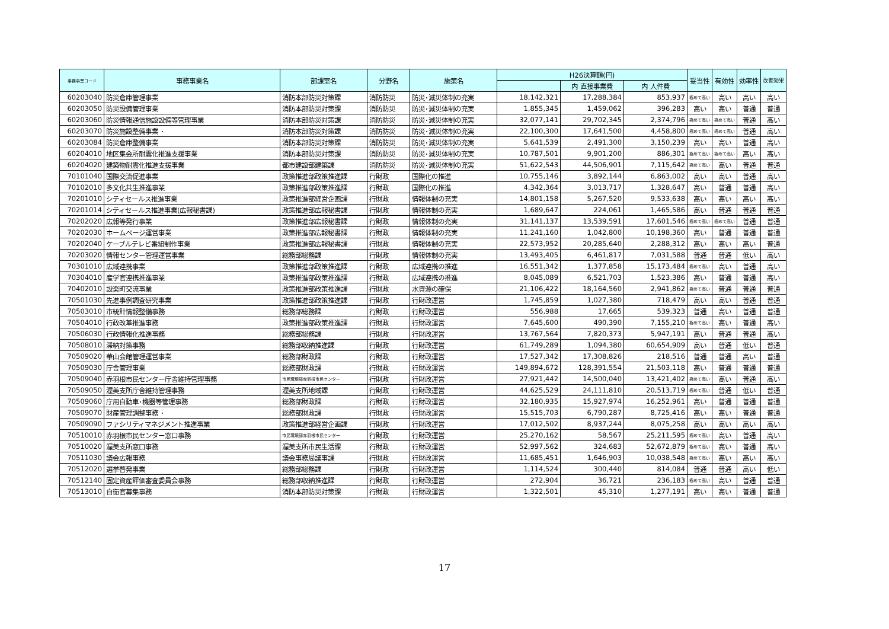| 事務事業コード | 事務事業名 | 部課室名 | 分野名 | 施策名 | H26決算額(円) | | | 妥当性 | 有効性 | 効率性 | 改善効果 |
| --- | --- | --- | --- | --- | --- | --- | --- | --- | --- | --- | --- |
| | | | | | | 内 直接事業費 | 内 人件費 | | | | |
| 60203040 | 防災倉庫管理事業 | 消防本部防災対策課 | 消防防災 | 防災･減災体制の充実 | 18,142,321 | 17,288,384 | 853,937 | 極めて高い | 高い | 高い | 高い |
| 60203050 | 防災設備管理事業 | 消防本部防災対策課 | 消防防災 | 防災･減災体制の充実 | 1,855,345 | 1,459,062 | 396,283 | 高い | 高い | 普通 | 普通 |
| 60203060 | 防災情報通信施設設備等管理事業 | 消防本部防災対策課 | 消防防災 | 防災･減災体制の充実 | 32,077,141 | 29,702,345 | 2,374,796 | 極めて高い | 極めて高い | 普通 | 高い |
| 60203070 | 防災施設整備事業 ･ | 消防本部防災対策課 | 消防防災 | 防災･減災体制の充実 | 22,100,300 | 17,641,500 | 4,458,800 | 極めて高い | 極めて高い | 普通 | 高い |
| 60203084 | 防災倉庫整備事業 | 消防本部防災対策課 | 消防防災 | 防災･減災体制の充実 | 5,641,539 | 2,491,300 | 3,150,239 | 高い | 高い | 普通 | 高い |
| 60204010 | 地区集会所耐震化推進支援事業 | 消防本部防災対策課 | 消防防災 | 防災･減災体制の充実 | 10,787,501 | 9,901,200 | 886,301 | 極めて高い | 極めて高い | 高い | 高い |
| 60204020 | 建築物耐震化推進支援事業 | 都市建設部建築課 | 消防防災 | 防災･減災体制の充実 | 51,622,543 | 44,506,901 | 7,115,642 | 極めて高い | 高い | 普通 | 普通 |
| 70101040 | 国際交流促進事業 | 政策推進部政策推進課 | 行財政 | 国際化の推進 | 10,755,146 | 3,892,144 | 6,863,002 | 高い | 高い | 普通 | 高い |
| 70102010 | 多文化共生推進事業 | 政策推進部政策推進課 | 行財政 | 国際化の推進 | 4,342,364 | 3,013,717 | 1,328,647 | 高い | 普通 | 普通 | 高い |
| 70201010 | シティセールス推進事業 | 政策推進部経営企画課 | 行財政 | 情報体制の充実 | 14,801,158 | 5,267,520 | 9,533,638 | 高い | 高い | 高い | 高い |
| 70201014 | シティセールス推進事業(広報秘書課) | 政策推進部広報秘書課 | 行財政 | 情報体制の充実 | 1,689,647 | 224,061 | 1,465,586 | 高い | 普通 | 普通 | 普通 |
| 70202020 | 広報等発行事業 | 政策推進部広報秘書課 | 行財政 | 情報体制の充実 | 31,141,137 | 13,539,591 | 17,601,546 | 極めて高い | 極めて高い | 普通 | 普通 |
| 70202030 | ホームページ運営事業 | 政策推進部広報秘書課 | 行財政 | 情報体制の充実 | 11,241,160 | 1,042,800 | 10,198,360 | 高い | 普通 | 普通 | 普通 |
| 70202040 | ケーブルテレビ番組制作事業 | 政策推進部広報秘書課 | 行財政 | 情報体制の充実 | 22,573,952 | 20,285,640 | 2,288,312 | 高い | 高い | 高い | 普通 |
| 70203020 | 情報センター管理運営事業 | 総務部総務課 | 行財政 | 情報体制の充実 | 13,493,405 | 6,461,817 | 7,031,588 | 普通 | 普通 | 低い | 高い |
| 70301010 | 広域連携事業 | 政策推進部政策推進課 | 行財政 | 広域連携の推進 | 16,551,342 | 1,377,858 | 15,173,484 | 極めて高い | 高い | 普通 | 高い |
| 70304010 | 産学官連携推進事業 | 政策推進部政策推進課 | 行財政 | 広域連携の推進 | 8,045,089 | 6,521,703 | 1,523,386 | 高い | 普通 | 普通 | 高い |
| 70402010 | 設楽町交流事業 | 政策推進部政策推進課 | 行財政 | 水資源の確保 | 21,106,422 | 18,164,560 | 2,941,862 | 極めて高い | 普通 | 普通 | 普通 |
| 70501030 | 先進事例調査研究事業 | 政策推進部政策推進課 | 行財政 | 行財政運営 | 1,745,859 | 1,027,380 | 718,479 | 高い | 高い | 普通 | 普通 |
| 70503010 | 市統計情報整備事務 | 総務部総務課 | 行財政 | 行財政運営 | 556,988 | 17,665 | 539,323 | 普通 | 高い | 普通 | 普通 |
| 70504010 | 行政改革推進事務 | 政策推進部政策推進課 | 行財政 | 行財政運営 | 7,645,600 | 490,390 | 7,155,210 | 極めて高い | 高い | 普通 | 高い |
| 70506030 | 行政情報化推進事務 | 総務部総務課 | 行財政 | 行財政運営 | 13,767,564 | 7,820,373 | 5,947,191 | 高い | 普通 | 普通 | 高い |
| 70508010 | 滞納対策事務 | 総務部収納推進課 | 行財政 | 行財政運営 | 61,749,289 | 1,094,380 | 60,654,909 | 高い | 普通 | 低い | 普通 |
| 70509020 | 華山会館管理運営事業 | 総務部財政課 | 行財政 | 行財政運営 | 17,527,342 | 17,308,826 | 218,516 | 普通 | 普通 | 高い | 普通 |
| 70509030 | 庁舎管理事業 | 総務部財政課 | 行財政 | 行財政運営 | 149,894,672 | 128,391,554 | 21,503,118 | 高い | 普通 | 普通 | 普通 |
| 70509040 | 赤羽根市民センター庁舎維持管理事務 | 市民環境部赤羽根市民センター | 行財政 | 行財政運営 | 27,921,442 | 14,500,040 | 13,421,402 | 極めて高い | 高い | 普通 | 高い |
| 70509050 | 渥美支所庁舎維持管理事務 | 渥美支所地域課 | 行財政 | 行財政運営 | 44,625,529 | 24,111,810 | 20,513,719 | 極めて高い | 普通 | 低い | 普通 |
| 70509060 | 庁用自動車･機器等管理事務 | 総務部財政課 | 行財政 | 行財政運営 | 32,180,935 | 15,927,974 | 16,252,961 | 高い | 普通 | 普通 | 普通 |
| 70509070 | 財産管理調整事務 ･ | 総務部財政課 | 行財政 | 行財政運営 | 15,515,703 | 6,790,287 | 8,725,416 | 高い | 高い | 普通 | 普通 |
| 70509090 | ファシリティマネジメント推進事業 | 政策推進部経営企画課 | 行財政 | 行財政運営 | 17,012,502 | 8,937,244 | 8,075,258 | 高い | 高い | 高い | 高い |
| 70510010 | 赤羽根市民センター窓口事務 | 市民環境部赤羽根市民センター | 行財政 | 行財政運営 | 25,270,162 | 58,567 | 25,211,595 | 極めて高い | 高い | 普通 | 高い |
| 70510020 | 渥美支所窓口事務 | 渥美支所市民生活課 | 行財政 | 行財政運営 | 52,997,562 | 324,683 | 52,672,879 | 極めて高い | 高い | 普通 | 高い |
| 70511030 | 議会広報事務 | 議会事務局議事課 | 行財政 | 行財政運営 | 11,685,451 | 1,646,903 | 10,038,548 | 極めて高い | 高い | 高い | 高い |
| 70512020 | 選挙啓発事業 | 総務部総務課 | 行財政 | 行財政運営 | 1,114,524 | 300,440 | 814,084 | 普通 | 普通 | 高い | 低い |
| 70512140 | 固定資産評価審査委員会事務 | 総務部収納推進課 | 行財政 | 行財政運営 | 272,904 | 36,721 | 236,183 | 極めて高い | 高い | 普通 | 普通 |
| 70513010 | 自衛官募集事務 | 消防本部防災対策課 | 行財政 | 行財政運営 | 1,322,501 | 45,310 | 1,277,191 | 高い | 高い | 普通 | 普通 |
17